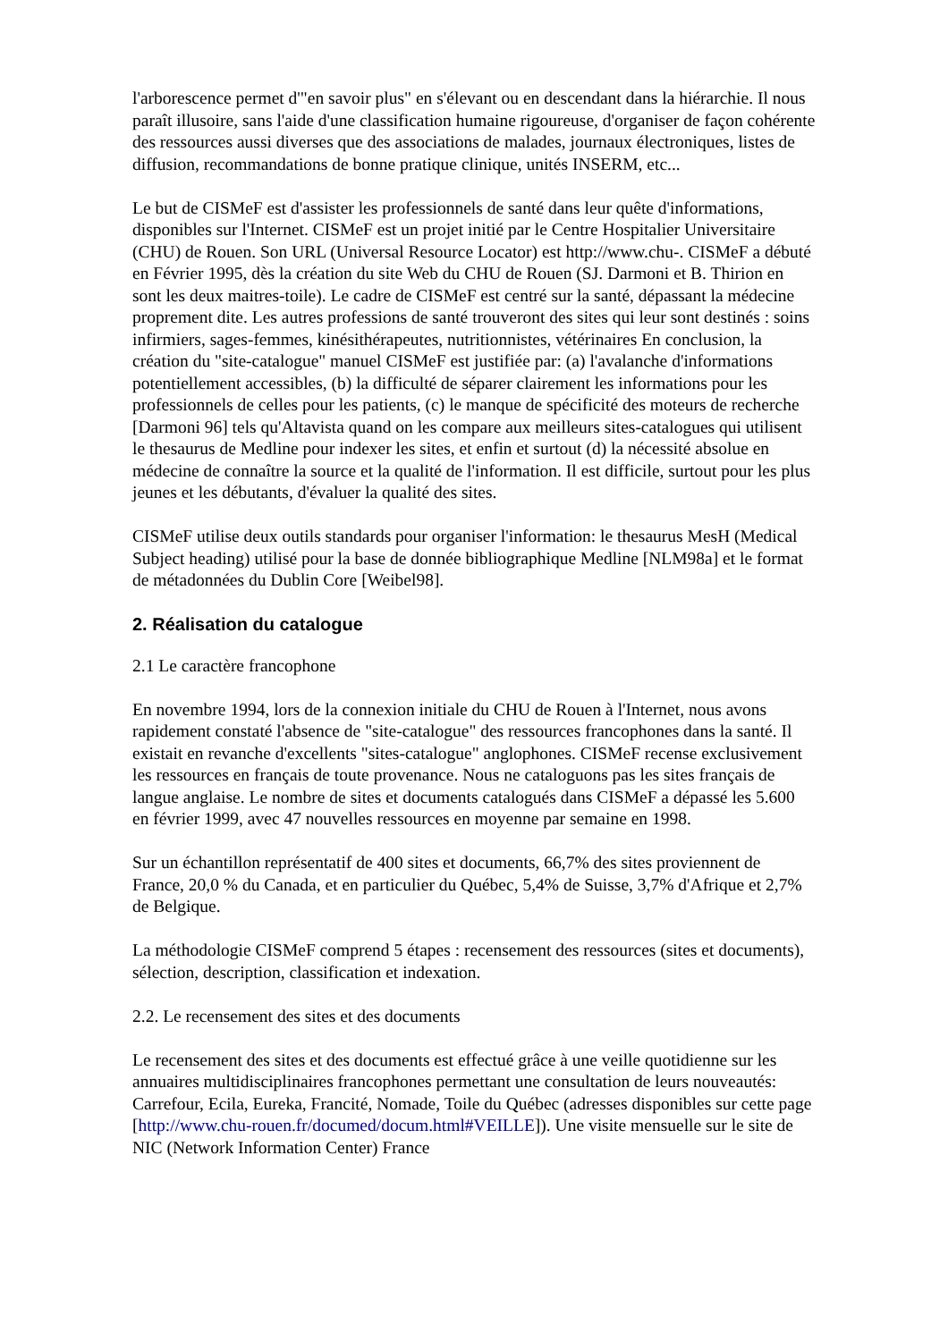l'arborescence permet d'"en savoir plus" en s'élevant ou en descendant dans la hiérarchie. Il nous paraît illusoire, sans l'aide d'une classification humaine rigoureuse, d'organiser de façon cohérente des ressources aussi diverses que des associations de malades, journaux électroniques, listes de diffusion, recommandations de bonne pratique clinique, unités INSERM, etc...
Le but de CISMeF est d'assister les professionnels de santé dans leur quête d'informations, disponibles sur l'Internet. CISMeF est un projet initié par le Centre Hospitalier Universitaire (CHU) de Rouen. Son URL (Universal Resource Locator) est http://www.chu-. CISMeF a débuté en Février 1995, dès la création du site Web du CHU de Rouen (SJ. Darmoni et B. Thirion en sont les deux maitres-toile). Le cadre de CISMeF est centré sur la santé, dépassant la médecine proprement dite. Les autres professions de santé trouveront des sites qui leur sont destinés : soins infirmiers, sages-femmes, kinésithérapeutes, nutritionnistes, vétérinaires En conclusion, la création du "site-catalogue" manuel CISMeF est justifiée par: (a) l'avalanche d'informations potentiellement accessibles, (b) la difficulté de séparer clairement les informations pour les professionnels de celles pour les patients, (c) le manque de spécificité des moteurs de recherche [Darmoni 96] tels qu'Altavista quand on les compare aux meilleurs sites-catalogues qui utilisent le thesaurus de Medline pour indexer les sites, et enfin et surtout (d) la nécessité absolue en médecine de connaître la source et la qualité de l'information. Il est difficile, surtout pour les plus jeunes et les débutants, d'évaluer la qualité des sites.
CISMeF utilise deux outils standards pour organiser l'information: le thesaurus MesH (Medical Subject heading) utilisé pour la base de donnée bibliographique Medline [NLM98a] et le format de métadonnées du Dublin Core [Weibel98].
2. Réalisation du catalogue
2.1 Le caractère francophone
En novembre 1994, lors de la connexion initiale du CHU de Rouen à l'Internet, nous avons rapidement constaté l'absence de "site-catalogue" des ressources francophones dans la santé. Il existait en revanche d'excellents "sites-catalogue" anglophones. CISMeF recense exclusivement les ressources en français de toute provenance. Nous ne cataloguons pas les sites français de langue anglaise. Le nombre de sites et documents catalogués dans CISMeF a dépassé les 5.600 en février 1999, avec 47 nouvelles ressources en moyenne par semaine en 1998.
Sur un échantillon représentatif de 400 sites et documents, 66,7% des sites proviennent de France, 20,0 % du Canada, et en particulier du Québec, 5,4% de Suisse, 3,7% d'Afrique et 2,7% de Belgique.
La méthodologie CISMeF comprend 5 étapes : recensement des ressources (sites et documents), sélection, description, classification et indexation.
2.2. Le recensement des sites et des documents
Le recensement des sites et des documents est effectué grâce à une veille quotidienne sur les annuaires multidisciplinaires francophones permettant une consultation de leurs nouveautés: Carrefour, Ecila, Eureka, Francité, Nomade, Toile du Québec (adresses disponibles sur cette page [http://www.chu-rouen.fr/documed/docum.html#VEILLE]). Une visite mensuelle sur le site de NIC (Network Information Center) France